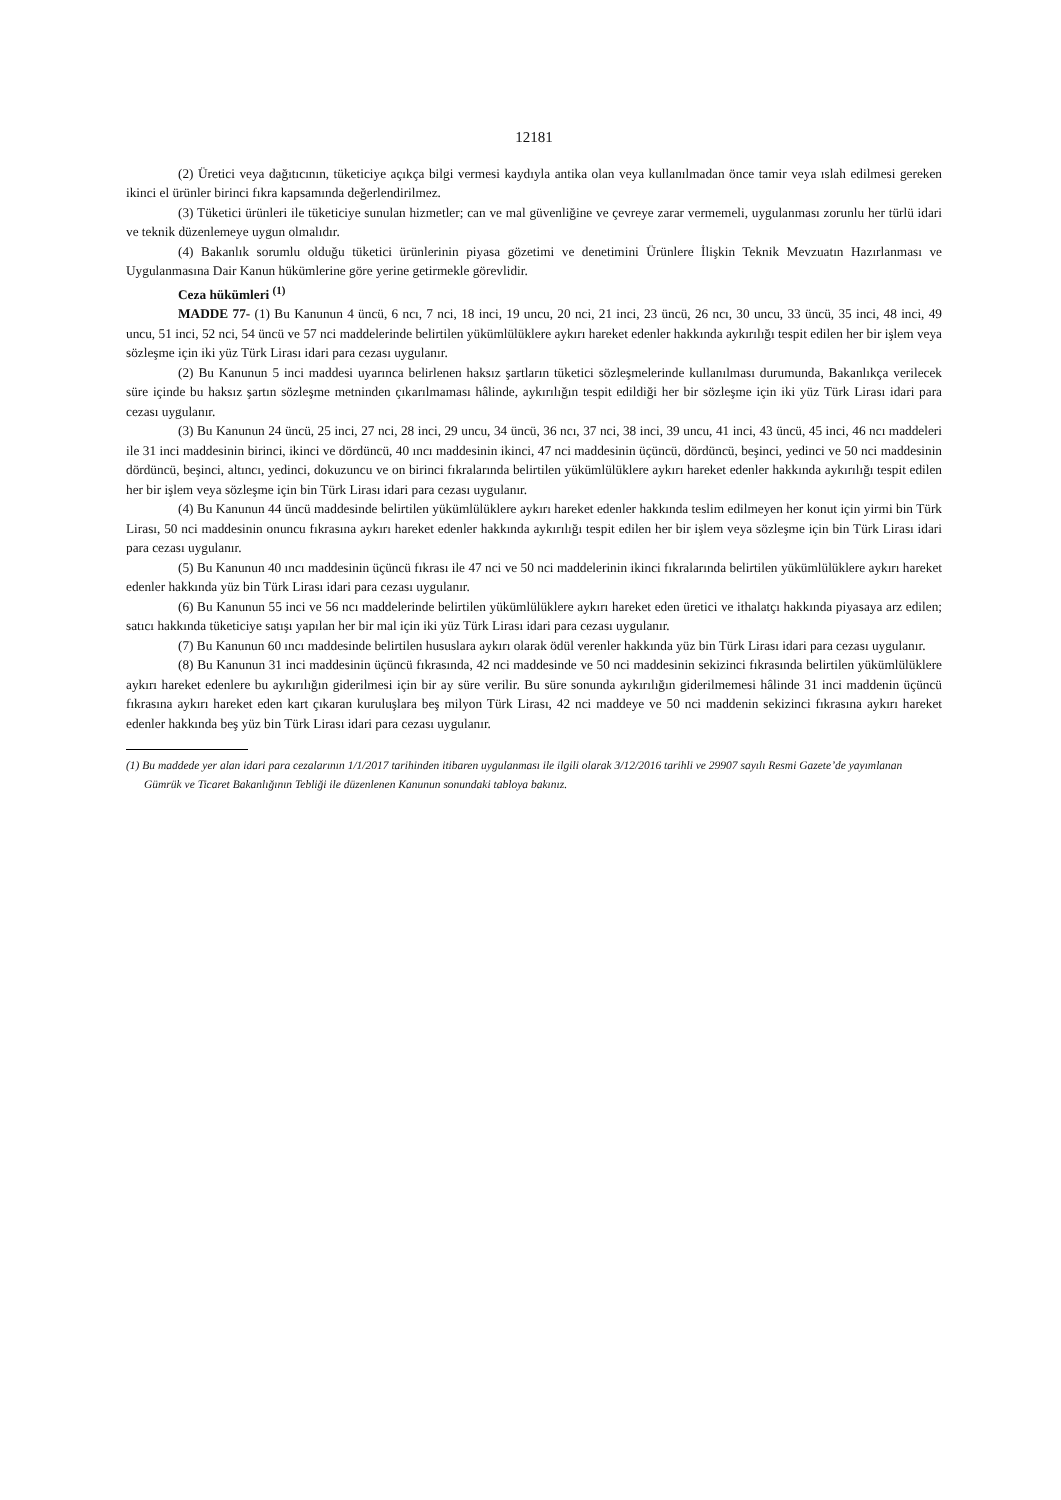12181
(2) Üretici veya dağıtıcının, tüketiciye açıkça bilgi vermesi kaydıyla antika olan veya kullanılmadan önce tamir veya ıslah edilmesi gereken ikinci el ürünler birinci fıkra kapsamında değerlendirilmez.
(3) Tüketici ürünleri ile tüketiciye sunulan hizmetler; can ve mal güvenliğine ve çevreye zarar vermemeli, uygulanması zorunlu her türlü idari ve teknik düzenlemeye uygun olmalıdır.
(4) Bakanlık sorumlu olduğu tüketici ürünlerinin piyasa gözetimi ve denetimini Ürünlere İlişkin Teknik Mevzuatın Hazırlanması ve Uygulanmasına Dair Kanun hükümlerine göre yerine getirmekle görevlidir.
Ceza hükümleri <sup>(1)</sup>
MADDE 77- (1) Bu Kanunun 4 üncü, 6 ncı, 7 nci, 18 inci, 19 uncu, 20 nci, 21 inci, 23 üncü, 26 ncı, 30 uncu, 33 üncü, 35 inci, 48 inci, 49 uncu, 51 inci, 52 nci, 54 üncü ve 57 nci maddelerinde belirtilen yükümlülüklere aykırı hareket edenler hakkında aykırılığı tespit edilen her bir işlem veya sözleşme için iki yüz Türk Lirası idari para cezası uygulanır.
(2) Bu Kanunun 5 inci maddesi uyarınca belirlenen haksız şartların tüketici sözleşmelerinde kullanılması durumunda, Bakanlıkça verilecek süre içinde bu haksız şartın sözleşme metninden çıkarılmaması hâlinde, aykırılığın tespit edildiği her bir sözleşme için iki yüz Türk Lirası idari para cezası uygulanır.
(3) Bu Kanunun 24 üncü, 25 inci, 27 nci, 28 inci, 29 uncu, 34 üncü, 36 ncı, 37 nci, 38 inci, 39 uncu, 41 inci, 43 üncü, 45 inci, 46 ncı maddeleri ile 31 inci maddesinin birinci, ikinci ve dördüncü, 40 ıncı maddesinin ikinci, 47 nci maddesinin üçüncü, dördüncü, beşinci, yedinci ve 50 nci maddesinin dördüncü, beşinci, altıncı, yedinci, dokuzuncu ve on birinci fıkralarında belirtilen yükümlülüklere aykırı hareket edenler hakkında aykırılığı tespit edilen her bir işlem veya sözleşme için bin Türk Lirası idari para cezası uygulanır.
(4) Bu Kanunun 44 üncü maddesinde belirtilen yükümlülüklere aykırı hareket edenler hakkında teslim edilmeyen her konut için yirmi bin Türk Lirası, 50 nci maddesinin onuncu fıkrasına aykırı hareket edenler hakkında aykırılığı tespit edilen her bir işlem veya sözleşme için bin Türk Lirası idari para cezası uygulanır.
(5) Bu Kanunun 40 ıncı maddesinin üçüncü fıkrası ile 47 nci ve 50 nci maddelerinin ikinci fıkralarında belirtilen yükümlülüklere aykırı hareket edenler hakkında yüz bin Türk Lirası idari para cezası uygulanır.
(6) Bu Kanunun 55 inci ve 56 ncı maddelerinde belirtilen yükümlülüklere aykırı hareket eden üretici ve ithalatçı hakkında piyasaya arz edilen; satıcı hakkında tüketiciye satışı yapılan her bir mal için iki yüz Türk Lirası idari para cezası uygulanır.
(7) Bu Kanunun 60 ıncı maddesinde belirtilen hususlara aykırı olarak ödül verenler hakkında yüz bin Türk Lirası idari para cezası uygulanır.
(8) Bu Kanunun 31 inci maddesinin üçüncü fıkrasında, 42 nci maddesinde ve 50 nci maddesinin sekizinci fıkrasında belirtilen yükümlülüklere aykırı hareket edenlere bu aykırılığın giderilmesi için bir ay süre verilir. Bu süre sonunda aykırılığın giderilmemesi hâlinde 31 inci maddenin üçüncü fıkrasına aykırı hareket eden kart çıkaran kuruluşlara beş milyon Türk Lirası, 42 nci maddeye ve 50 nci maddenin sekizinci fıkrasına aykırı hareket edenler hakkında beş yüz bin Türk Lirası idari para cezası uygulanır.
(1) Bu maddede yer alan idari para cezalarının 1/1/2017 tarihinden itibaren uygulanması ile ilgili olarak 3/12/2016 tarihli ve 29907 sayılı Resmi Gazete’de yayımlanan Gümrük ve Ticaret Bakanlığının Tebliği ile düzenlenen Kanunun sonundaki tabloya bakınız.